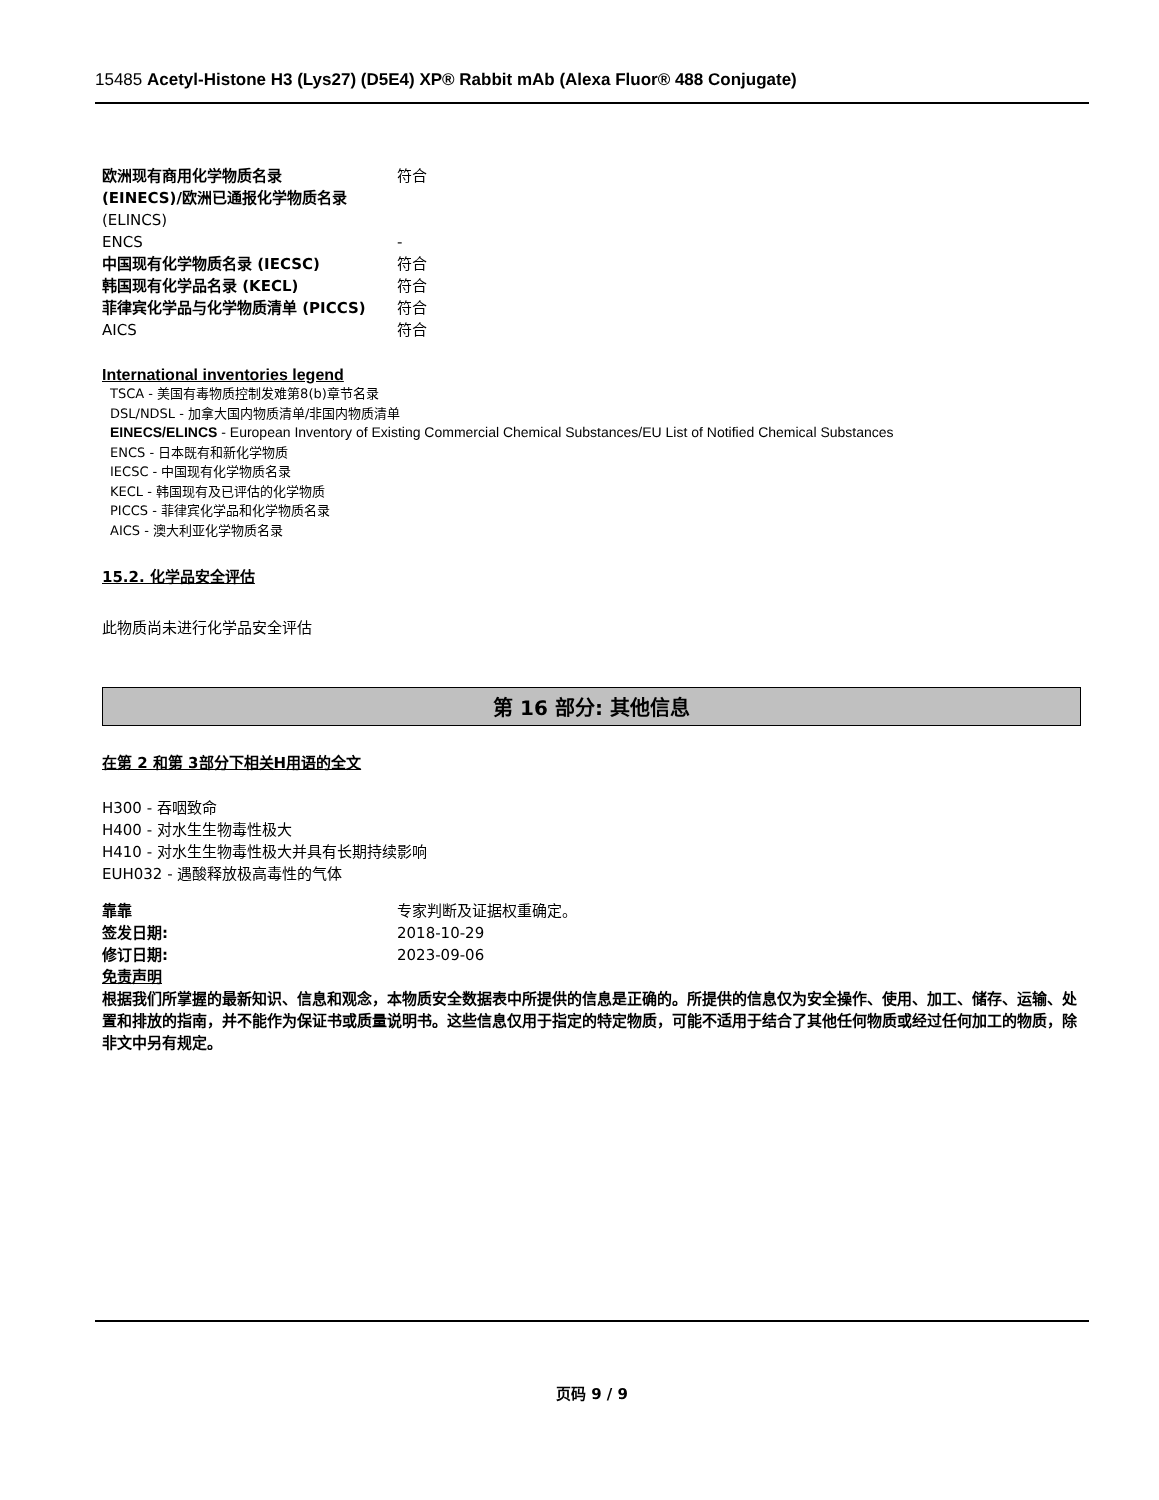15485 Acetyl-Histone H3 (Lys27) (D5E4) XP® Rabbit mAb (Alexa Fluor® 488 Conjugate)
| 欧洲现有商用化学物质名录 (EINECS)/欧洲已通报化学物质名录 | 符合 |
| (ELINCS) | |
| ENCS | - |
| 中国现有化学物质名录 (IECSC) | 符合 |
| 韩国现有化学品名录 (KECL) | 符合 |
| 菲律宾化学品与化学物质清单 (PICCS) | 符合 |
| AICS | 符合 |
International inventories legend
TSCA - 美国有毒物质控制发难第8(b)章节名录
DSL/NDSL - 加拿大国内物质清单/非国内物质清单
EINECS/ELINCS - European Inventory of Existing Commercial Chemical Substances/EU List of Notified Chemical Substances
ENCS - 日本既有和新化学物质
IECSC - 中国现有化学物质名录
KECL - 韩国现有及已评估的化学物质
PICCS - 菲律宾化学品和化学物质名录
AICS - 澳大利亚化学物质名录
15.2. 化学品安全评估
此物质尚未进行化学品安全评估
第 16 部分: 其他信息
在第 2 和第 3部分下相关H用语的全文
H300 - 吞咽致命
H400 - 对水生生物毒性极大
H410 - 对水生生物毒性极大并具有长期持续影响
EUH032 - 遇酸释放极高毒性的气体
| 靠靠 | 专家判断及证据权重确定。 |
| 签发日期: | 2018-10-29 |
| 修订日期: | 2023-09-06 |
免责声明
根据我们所掌握的最新知识、信息和观念，本物质安全数据表中所提供的信息是正确的。所提供的信息仅为安全操作、使用、加工、储存、运输、处置和排放的指南，并不能作为保证书或质量说明书。这些信息仅用于指定的特定物质，可能不适用于结合了其他任何物质或经过任何加工的物质，除非文中另有规定。
页码 9 / 9